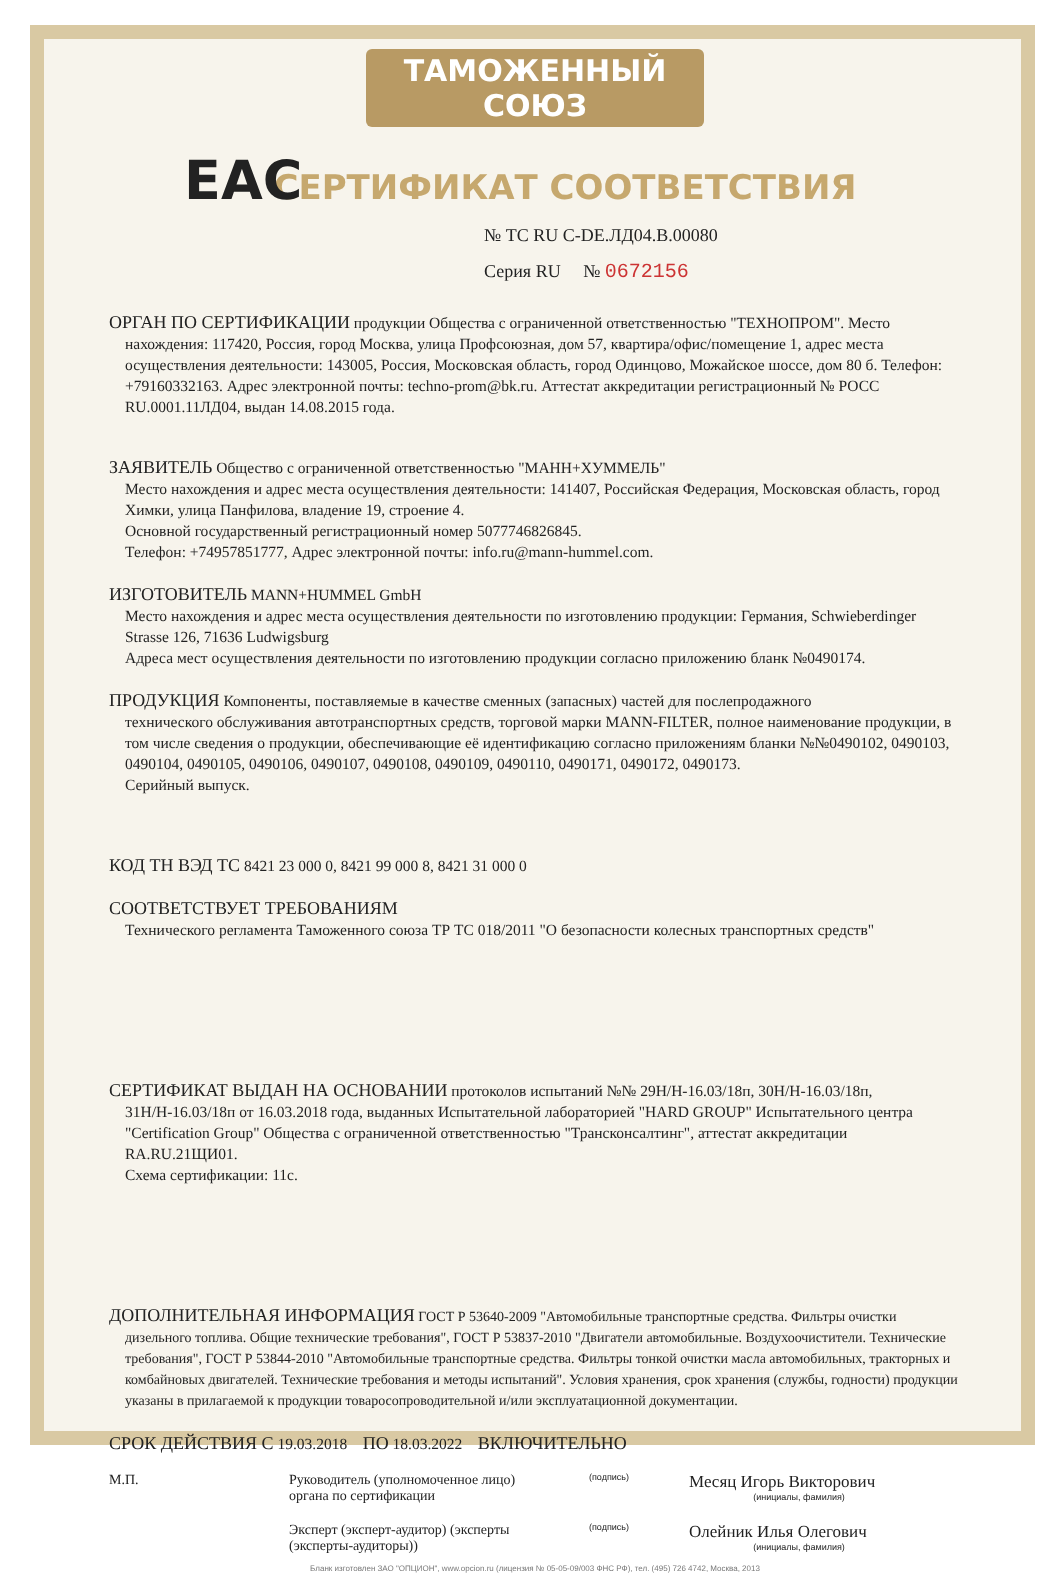ТАМОЖЕННЫЙ СОЮЗ
СЕРТИФИКАТ СООТВЕТСТВИЯ
EAC
№ ТС RU C-DE.ЛД04.В.00080
Серия RU № 0672156
ОРГАН ПО СЕРТИФИКАЦИИ продукции Общества с ограниченной ответственностью "ТЕХНОПРОМ". Место
нахождения: 117420, Россия, город Москва, улица Профсоюзная, дом 57, квартира/офис/помещение 1, адрес места осуществления деятельности: 143005, Россия, Московская область, город Одинцово, Можайское шоссе, дом 80 б. Телефон: +79160332163. Адрес электронной почты: techno-prom@bk.ru. Аттестат аккредитации регистрационный № РОСС RU.0001.11ЛД04, выдан 14.08.2015 года.
ЗАЯВИТЕЛЬ Общество с ограниченной ответственностью "МАНН+ХУММЕЛЬ"
Место нахождения и адрес места осуществления деятельности: 141407, Российская Федерация, Московская область, город Химки, улица Панфилова, владение 19, строение 4.
Основной государственный регистрационный номер 5077746826845.
Телефон: +74957851777, Адрес электронной почты: info.ru@mann-hummel.com.
ИЗГОТОВИТЕЛЬ MANN+HUMMEL GmbH
Место нахождения и адрес места осуществления деятельности по изготовлению продукции: Германия, Schwieberdinger Strasse 126, 71636 Ludwigsburg
Адреса мест осуществления деятельности по изготовлению продукции согласно приложению бланк №0490174.
ПРОДУКЦИЯ Компоненты, поставляемые в качестве сменных (запасных) частей для послепродажного
технического обслуживания автотранспортных средств, торговой марки MANN-FILTER, полное наименование продукции, в том числе сведения о продукции, обеспечивающие её идентификацию согласно приложениям бланки №№0490102, 0490103, 0490104, 0490105, 0490106, 0490107, 0490108, 0490109, 0490110, 0490171, 0490172, 0490173.
Серийный выпуск.
КОД ТН ВЭД ТС 8421 23 000 0, 8421 99 000 8, 8421 31 000 0
СООТВЕТСТВУЕТ ТРЕБОВАНИЯМ
Технического регламента Таможенного союза ТР ТС 018/2011 "О безопасности колесных транспортных средств"
СЕРТИФИКАТ ВЫДАН НА ОСНОВАНИИ протоколов испытаний №№ 29Н/Н-16.03/18п, 30Н/Н-16.03/18п,
31Н/Н-16.03/18п от 16.03.2018 года, выданных Испытательной лабораторией "HARD GROUP" Испытательного центра "Certification Group" Общества с ограниченной ответственностью "Трансконсалтинг", аттестат аккредитации RA.RU.21ЩИ01.
Схема сертификации: 11с.
ДОПОЛНИТЕЛЬНАЯ ИНФОРМАЦИЯ ГОСТ Р 53640-2009 "Автомобильные транспортные средства. Фильтры очистки
дизельного топлива. Общие технические требования", ГОСТ Р 53837-2010 "Двигатели автомобильные. Воздухоочистители. Технические требования", ГОСТ Р 53844-2010 "Автомобильные транспортные средства. Фильтры тонкой очистки масла автомобильных, тракторных и комбайновых двигателей. Технические требования и методы испытаний". Условия хранения, срок хранения (службы, годности) продукции указаны в прилагаемой к продукции товаросопроводительной и/или эксплуатационной документации.
СРОК ДЕЙСТВИЯ С 19.03.2018 ПО 18.03.2022 ВКЛЮЧИТЕЛЬНО
М.П. Руководитель (уполномоченное лицо) органа по сертификации
(подпись)
Месяц Игорь Викторович
(инициалы, фамилия)
Эксперт (эксперт-аудитор) (эксперты (эксперты-аудиторы))
(подпись)
Олейник Илья Олегович
(инициалы, фамилия)
Бланк изготовлен ЗАО "ОПЦИОН", www.opcion.ru (лицензия № 05-05-09/003 ФНС РФ), тел. (495) 726 4742, Москва, 2013